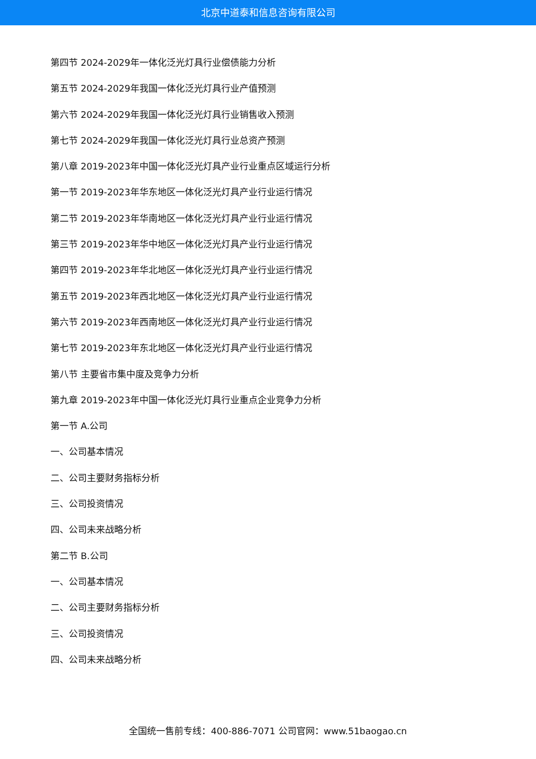北京中道泰和信息咨询有限公司
第四节 2024-2029年一体化泛光灯具行业偿债能力分析
第五节 2024-2029年我国一体化泛光灯具行业产值预测
第六节 2024-2029年我国一体化泛光灯具行业销售收入预测
第七节 2024-2029年我国一体化泛光灯具行业总资产预测
第八章 2019-2023年中国一体化泛光灯具产业行业重点区域运行分析
第一节 2019-2023年华东地区一体化泛光灯具产业行业运行情况
第二节 2019-2023年华南地区一体化泛光灯具产业行业运行情况
第三节 2019-2023年华中地区一体化泛光灯具产业行业运行情况
第四节 2019-2023年华北地区一体化泛光灯具产业行业运行情况
第五节 2019-2023年西北地区一体化泛光灯具产业行业运行情况
第六节 2019-2023年西南地区一体化泛光灯具产业行业运行情况
第七节 2019-2023年东北地区一体化泛光灯具产业行业运行情况
第八节 主要省市集中度及竞争力分析
第九章 2019-2023年中国一体化泛光灯具行业重点企业竞争力分析
第一节 A.公司
一、公司基本情况
二、公司主要财务指标分析
三、公司投资情况
四、公司未来战略分析
第二节 B.公司
一、公司基本情况
二、公司主要财务指标分析
三、公司投资情况
四、公司未来战略分析
全国统一售前专线：400-886-7071 公司官网：www.51baogao.cn